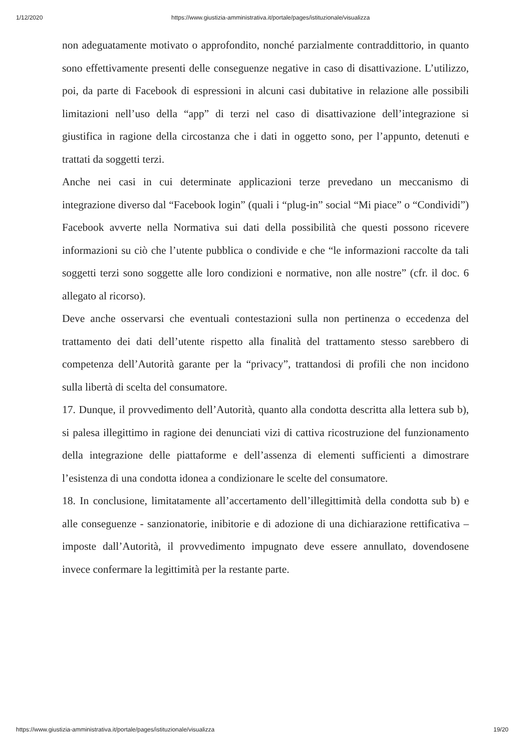1/12/2020 https://www.giustizia-amministrativa.it/portale/pages/istituzionale/visualizza
non adeguatamente motivato o approfondito, nonché parzialmente contraddittorio, in quanto sono effettivamente presenti delle conseguenze negative in caso di disattivazione. L’utilizzo, poi, da parte di Facebook di espressioni in alcuni casi dubitative in relazione alle possibili limitazioni nell’uso della “app” di terzi nel caso di disattivazione dell’integrazione si giustifica in ragione della circostanza che i dati in oggetto sono, per l’appunto, detenuti e trattati da soggetti terzi.
Anche nei casi in cui determinate applicazioni terze prevedano un meccanismo di integrazione diverso dal “Facebook login” (quali i “plug-in” social “Mi piace” o “Condividi”) Facebook avverte nella Normativa sui dati della possibilità che questi possono ricevere informazioni su ciò che l’utente pubblica o condivide e che “le informazioni raccolte da tali soggetti terzi sono soggette alle loro condizioni e normative, non alle nostre” (cfr. il doc. 6 allegato al ricorso).
Deve anche osservarsi che eventuali contestazioni sulla non pertinenza o eccedenza del trattamento dei dati dell’utente rispetto alla finalità del trattamento stesso sarebbero di competenza dell’Autorità garante per la “privacy”, trattandosi di profili che non incidono sulla libertà di scelta del consumatore.
17. Dunque, il provvedimento dell’Autorità, quanto alla condotta descritta alla lettera sub b), si palesa illegittimo in ragione dei denunciati vizi di cattiva ricostruzione del funzionamento della integrazione delle piattaforme e dell’assenza di elementi sufficienti a dimostrare l’esistenza di una condotta idonea a condizionare le scelte del consumatore.
18. In conclusione, limitatamente all’accertamento dell’illegittimità della condotta sub b) e alle conseguenze - sanzionatorie, inibitorie e di adozione di una dichiarazione rettificativa – imposte dall’Autorità, il provvedimento impugnato deve essere annullato, dovendosene invece confermare la legittimità per la restante parte.
https://www.giustizia-amministrativa.it/portale/pages/istituzionale/visualizza 19/20